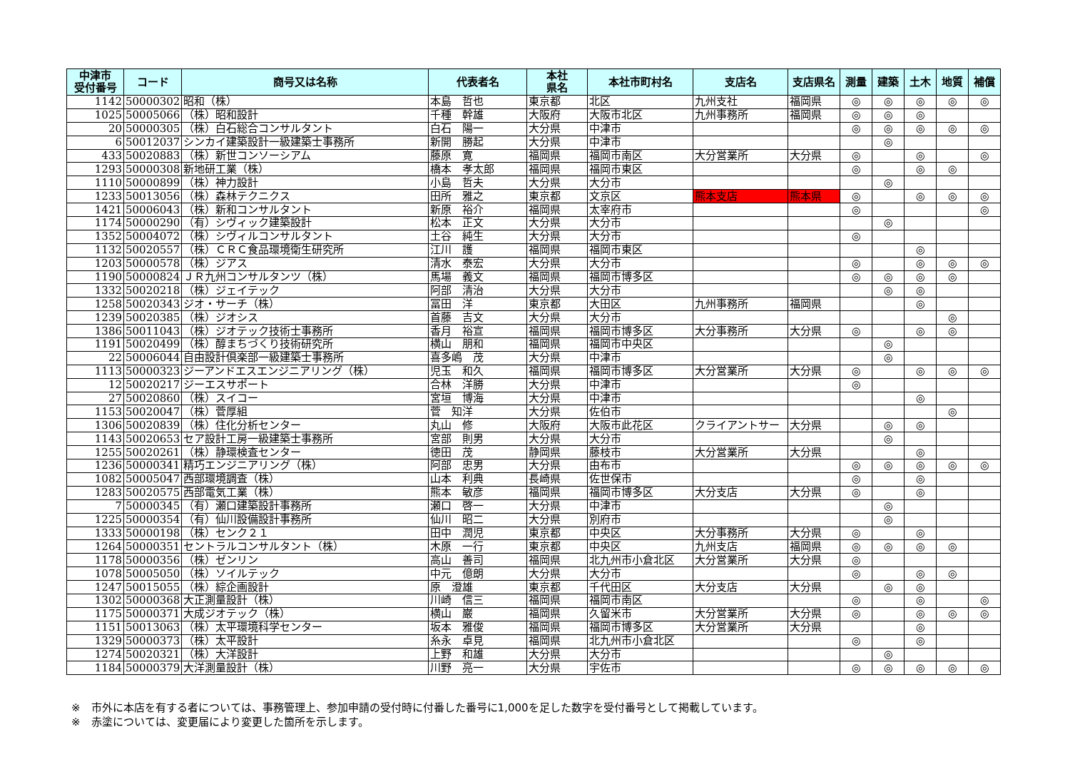| 中津市 受付番号 | コード | 商号又は名称 | 代表者名 | 本社 県名 | 本社市町村名 | 支店名 | 支店県名 | 測量 | 建築 | 土木 | 地質 | 補償 |
| --- | --- | --- | --- | --- | --- | --- | --- | --- | --- | --- | --- | --- |
| 1142 | 50000302 | 昭和（株） | 本島 哲也 | 東京都 | 北区 | 九州支社 | 福岡県 | ◎ | ◎ | ◎ | ◎ | ◎ |
| 1025 | 50005066 | （株）昭和設計 | 千種 幹雄 | 大阪府 | 大阪市北区 | 九州事務所 | 福岡県 | ◎ | ◎ | ◎ | | |
| 20 | 50000305 | （株）白石総合コンサルタント | 白石 陽一 | 大分県 | 中津市 | | | ◎ | ◎ | ◎ | ◎ | ◎ |
| 6 | 50012037 | シンカイ建築設計一級建築士事務所 | 新開 勝起 | 大分県 | 中津市 | | | | ◎ | | | |
| 433 | 50020883 | （株）新世コンソーシアム | 藤原 寛 | 福岡県 | 福岡市南区 | 大分営業所 | 大分県 | ◎ | | ◎ | | ◎ |
| 1293 | 50000308 | 新地研工業（株） | 橋本 孝太郎 | 福岡県 | 福岡市東区 | | | ◎ | | ◎ | ◎ | |
| 1110 | 50000899 | （株）神力設計 | 小島 哲夫 | 大分県 | 大分市 | | | | ◎ | | | |
| 1233 | 50013056 | （株）森林テクニクス | 田所 雅之 | 東京都 | 文京区 | 熊本支店 | 熊本県 | ◎ | | ◎ | ◎ | ◎ |
| 1421 | 50006043 | （株）新和コンサルタント | 新原 裕介 | 福岡県 | 太宰府市 | | | ◎ | | | | ◎ |
| 1174 | 50000290 | （有）シヴィック建築設計 | 松本 正文 | 大分県 | 大分市 | | | | ◎ | | | |
| 1352 | 50004072 | （株）シヴィルコンサルタント | 土谷 純生 | 大分県 | 大分市 | | | ◎ | | | | |
| 1132 | 50020557 | （株）ＣＲＣ食品環境衛生研究所 | 江川 護 | 福岡県 | 福岡市東区 | | | | | ◎ | | |
| 1203 | 50000578 | （株）ジアス | 清水 泰宏 | 大分県 | 大分市 | | | ◎ | | ◎ | ◎ | ◎ |
| 1190 | 50000824 | ＪＲ九州コンサルタンツ（株） | 馬場 義文 | 福岡県 | 福岡市博多区 | | | ◎ | ◎ | ◎ | ◎ | |
| 1332 | 50020218 | （株）ジェイテック | 阿部 清治 | 大分県 | 大分市 | | | | ◎ | ◎ | | |
| 1258 | 50020343 | ジオ・サーチ（株） | 冨田 洋 | 東京都 | 大田区 | 九州事務所 | 福岡県 | | | ◎ | | |
| 1239 | 50020385 | （株）ジオシス | 首藤 吉文 | 大分県 | 大分市 | | | | | | ◎ | |
| 1386 | 50011043 | （株）ジオテック技術士事務所 | 香月 裕宣 | 福岡県 | 福岡市博多区 | 大分事務所 | 大分県 | ◎ | | ◎ | ◎ | |
| 1191 | 50020499 | （株）醇まちづくり技術研究所 | 横山 朋和 | 福岡県 | 福岡市中央区 | | | | ◎ | | | |
| 22 | 50006044 | 自由設計倶楽部一級建築士事務所 | 喜多嶋 茂 | 大分県 | 中津市 | | | | ◎ | | | |
| 1113 | 50000323 | ジーアンドエスエンジニアリング（株） | 児玉 和久 | 福岡県 | 福岡市博多区 | 大分営業所 | 大分県 | ◎ | | ◎ | ◎ | ◎ |
| 12 | 50020217 | ジーエスサポート | 合林 洋勝 | 大分県 | 中津市 | | | ◎ | | | | |
| 27 | 50020860 | （株）スイコー | 宮垣 博海 | 大分県 | 中津市 | | | | | ◎ | | |
| 1153 | 50020047 | （株）菅厚組 | 菅 知洋 | 大分県 | 佐伯市 | | | | | | ◎ | |
| 1306 | 50020839 | （株）住化分析センター | 丸山 修 | 大阪府 | 大阪市此花区 | クライアントサー | 大分県 | | ◎ | ◎ | | |
| 1143 | 50020653 | セア設計工房一級建築士事務所 | 宮部 則男 | 大分県 | 大分市 | | | | ◎ | | | |
| 1255 | 50020261 | （株）静環検査センター | 徳田 茂 | 静岡県 | 藤枝市 | 大分営業所 | 大分県 | | | ◎ | | |
| 1236 | 50000341 | 精巧エンジニアリング（株） | 阿部 忠男 | 大分県 | 由布市 | | | ◎ | ◎ | ◎ | ◎ | ◎ |
| 1082 | 50005047 | 西部環境調査（株） | 山本 利典 | 長崎県 | 佐世保市 | | | ◎ | | ◎ | | |
| 1283 | 50020575 | 西部電気工業（株） | 熊本 敏彦 | 福岡県 | 福岡市博多区 | 大分支店 | 大分県 | ◎ | | ◎ | | |
| 7 | 50000345 | （有）瀬口建築設計事務所 | 瀬口 啓一 | 大分県 | 中津市 | | | | ◎ | | | |
| 1225 | 50000354 | （有）仙川設備設計事務所 | 仙川 昭二 | 大分県 | 別府市 | | | | ◎ | | | |
| 1333 | 50000198 | （株）センク２１ | 田中 潤児 | 東京都 | 中央区 | 大分事務所 | 大分県 | ◎ | | ◎ | | |
| 1264 | 50000351 | セントラルコンサルタント（株） | 木原 一行 | 東京都 | 中央区 | 九州支店 | 福岡県 | ◎ | ◎ | ◎ | ◎ | |
| 1178 | 50000356 | （株）ゼンリン | 高山 善司 | 福岡県 | 北九州市小倉北区 | 大分営業所 | 大分県 | ◎ | | | | |
| 1078 | 50005050 | （株）ソイルテック | 中元 億朗 | 大分県 | 大分市 | | | ◎ | | ◎ | ◎ | |
| 1247 | 50015055 | （株）綜企画設計 | 原 澄雄 | 東京都 | 千代田区 | 大分支店 | 大分県 | | ◎ | ◎ | | |
| 1302 | 50000368 | 大正測量設計（株） | 川崎 信三 | 福岡県 | 福岡市南区 | | | ◎ | | ◎ | | ◎ |
| 1175 | 50000371 | 大成ジオテック（株） | 横山 巌 | 福岡県 | 久留米市 | 大分営業所 | 大分県 | ◎ | | ◎ | ◎ | ◎ |
| 1151 | 50013063 | （株）太平環境科学センター | 坂本 雅俊 | 福岡県 | 福岡市博多区 | 大分営業所 | 大分県 | | | ◎ | | |
| 1329 | 50000373 | （株）太平設計 | 糸永 卓見 | 福岡県 | 北九州市小倉北区 | | | ◎ | | ◎ | | |
| 1274 | 50020321 | （株）大洋設計 | 上野 和雄 | 大分県 | 大分市 | | | | ◎ | | | |
| 1184 | 50000379 | 大洋測量設計（株） | 川野 亮一 | 大分県 | 宇佐市 | | | ◎ | ◎ | ◎ | ◎ | ◎ |
※　市外に本店を有する者については、事務管理上、参加申請の受付時に付番した番号に1,000を足した数字を受付番号として掲載しています。
※　赤塗については、変更届により変更した箇所を示します。